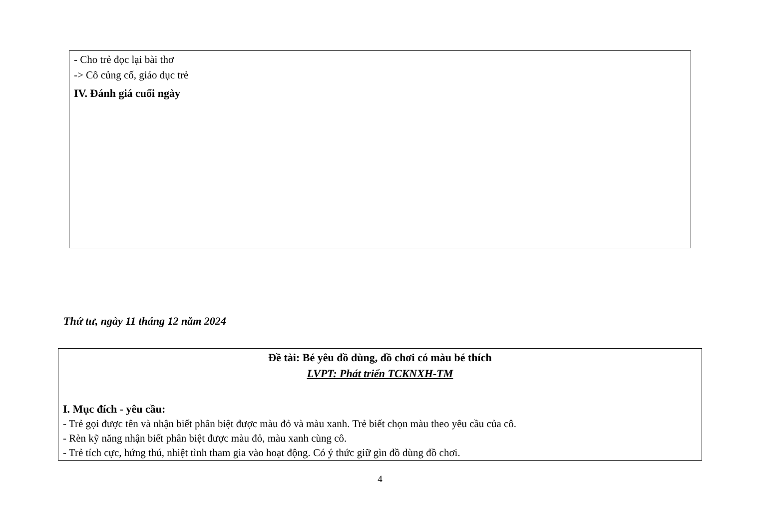- Cho trẻ đọc lại bài thơ
-> Cô củng cố, giáo dục trẻ
IV. Đánh giá cuối ngày
Thứ tư, ngày 11 tháng 12 năm 2024
Đề tài: Bé yêu đồ dùng, đồ chơi có màu bé thích
LVPT: Phát triển TCKNXH-TM
I. Mục đích - yêu cầu:
- Trẻ gọi được tên và nhận biết phân biệt được màu đỏ và màu xanh. Trẻ biết chọn màu theo yêu cầu của cô.
- Rèn kỹ năng nhận biết phân biệt được màu đỏ, màu xanh cùng cô.
- Trẻ tích cực, hứng thú, nhiệt tình tham gia vào hoạt động. Có ý thức giữ gìn đồ dùng đồ chơi.
4